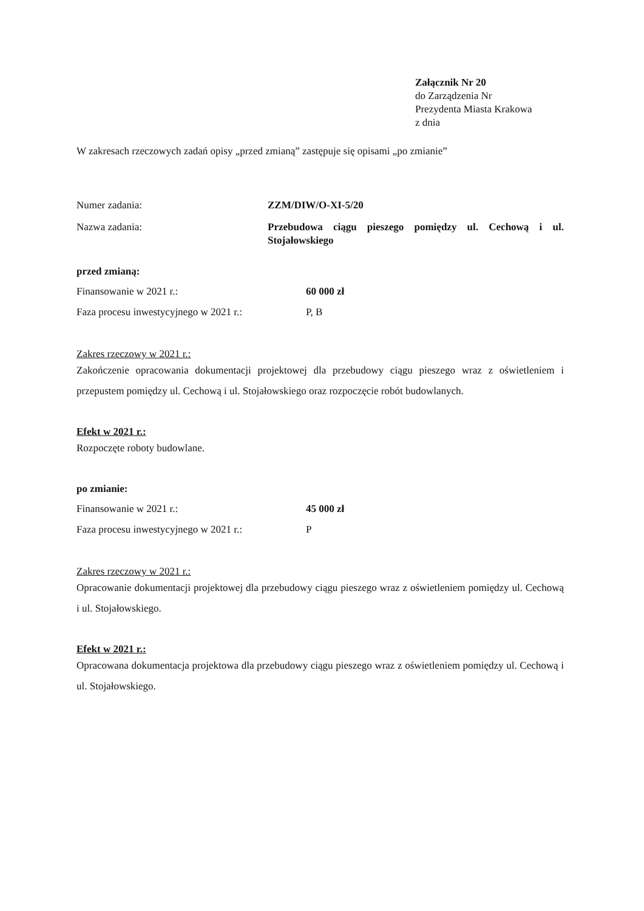Załącznik Nr 20
do Zarządzenia Nr
Prezydenta Miasta Krakowa
z dnia
W zakresach rzeczowych zadań opisy „przed zmianą” zastępuje się opisami „po zmianie”
Numer zadania: ZZM/DIW/O-XI-5/20
Nazwa zadania: Przebudowa ciągu pieszego pomiędzy ul. Cechową i ul. Stojałowskiego
przed zmianą:
Finansowanie w 2021 r.: 60 000 zł
Faza procesu inwestycyjnego w 2021 r.:
P, B
Zakres rzeczowy w 2021 r.:
Zakończenie opracowania dokumentacji projektowej dla przebudowy ciągu pieszego wraz z oświetleniem i przepustem pomiędzy ul. Cechową i ul. Stojałowskiego oraz rozpoczęcie robót budowlanych.
Efekt w 2021 r.:
Rozpoczęte roboty budowlane.
po zmianie:
Finansowanie w 2021 r.: 45 000 zł
Faza procesu inwestycyjnego w 2021 r.:
P
Zakres rzeczowy w 2021 r.:
Opracowanie dokumentacji projektowej dla przebudowy ciągu pieszego wraz z oświetleniem pomiędzy ul. Cechową i ul. Stojałowskiego.
Efekt w 2021 r.:
Opracowana dokumentacja projektowa dla przebudowy ciągu pieszego wraz z oświetleniem pomiędzy ul. Cechową i ul. Stojałowskiego.